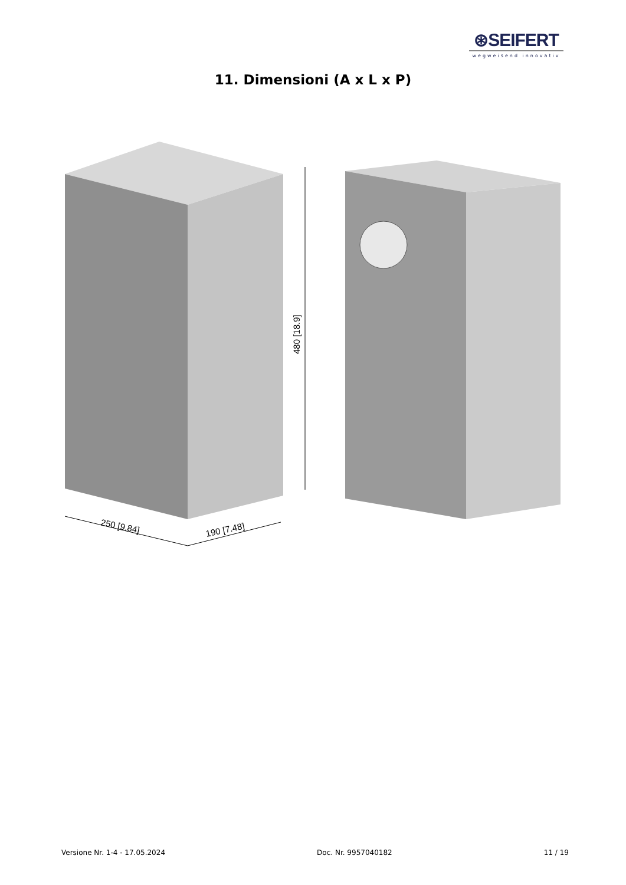⊛SEIFERT
wegweisend innovativ
11. Dimensioni (A x L x P)
480 [18.9]
250 [9.84]
190 [7.48]
Versione Nr. 1-4 - 17.05.2024 Doc. Nr. 9957040182 11 / 19